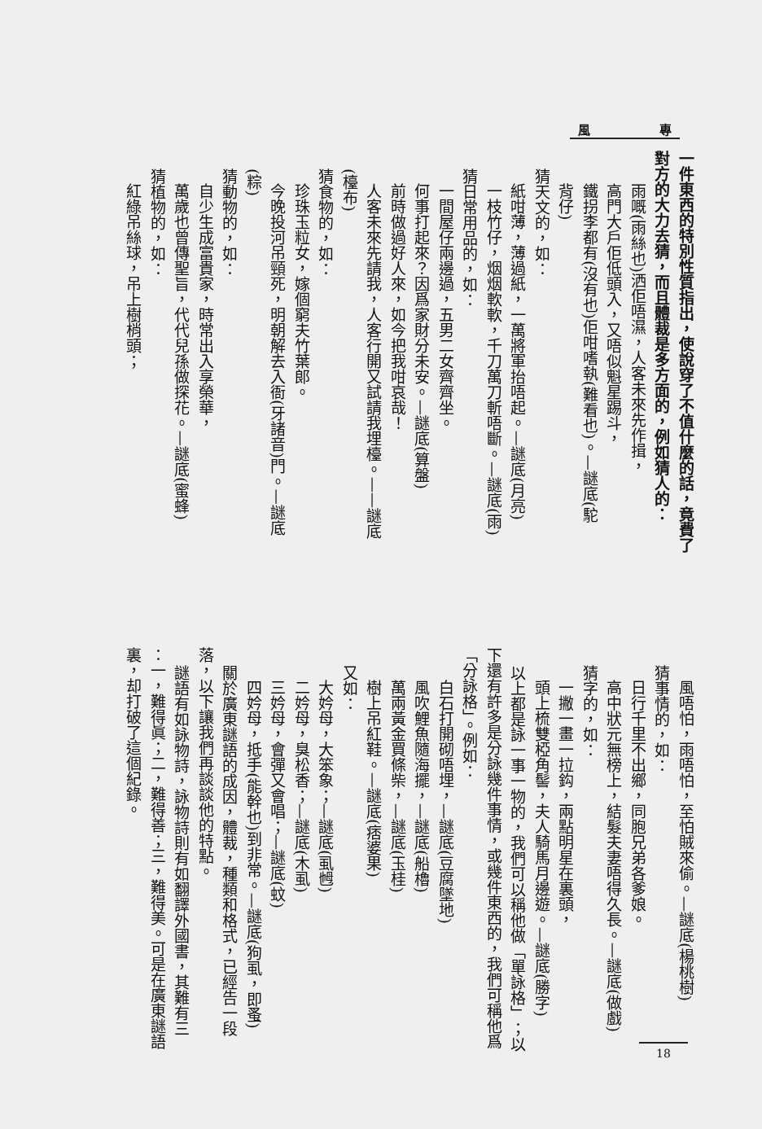風 專
一件東西的特別性質指出，使說穿了不值什麼的話，竟費了
對方的大力去猜，而且體裁是多方面的，例如猜人的：
雨嘅(雨絲也)洒佢唔濕，人客未來先作揖，
高門大戶佢低頭入，又唔似魁星踢斗，
鐵拐李都有(沒有也)佢咁嗜執(難看也)。—謎底(駝
背仔)
猜天文的，如：
紙咁薄，薄過紙，一萬將軍抬唔起。—謎底(月亮)
一枝竹仔，烟烟軟軟，千刀萬刀斬唔斷。—謎底(雨)
猜日常用品的，如：
一間屋仔兩邊過，五男二女齊齊坐。
何事打起來？因爲家財分未安。—謎底(算盤)
前時做過好人來，如今把我咁哀哉！
人客未來先請我，人客行開又試請我埋檯。——謎底
(檯布)
猜食物的，如：
珍珠玉粒女，嫁個窮夫竹葉郎。
今晚投河吊頸死，明朝解去入衙(牙諸音)門。—謎底
(粽)
猜動物的，如：
自少生成富貴家，時常出入享榮華，
萬歲也曾傳聖旨，代代兒孫做探花。—謎底(蜜蜂)
猜植物的，如：
紅綠吊絲球，吊上樹梢頭；
風唔怕，雨唔怕，至怕賊來偷。—謎底(楊桃樹)
猜事情的，如：
日行千里不出鄉，同胞兄弟各爹娘。
高中狀元無榜上，結髮夫妻唔得久長。—謎底(做戲)
猜字的，如：
一撇一畫一拉鈎，兩點明星在裏頭，
頭上梳雙椏角髻，夫人騎馬月邊遊。—謎底(勝字)
以上都是詠一事一物的，我們可以稱他做「單詠格」；以
下還有許多是分詠幾件事情，或幾件東西的，我們可稱他爲
「分詠格」。例如：
白石打開砌唔埋，—謎底(豆腐墜地)
風吹鯉魚隨海擺，—謎底(船櫓)
萬兩黃金買條柴，—謎底(玉桂)
樹上吊紅鞋。—謎底(痞婆果)
又如：
大妗母，大笨象；—謎底(虱乸)
二妗母，臭松香；—謎底(木虱)
三妗母，會彈又會唱；—謎底(蚊)
四妗母，抵手(能幹也)到非常。—謎底(狗虱，即蚤)
關於廣東謎語的成因，體裁，種類和格式，已經告一段
落，以下讓我們再談談他的特點。
謎語有如詠物詩，詠物詩則有如翻譯外國書，其難有三
：一，難得眞；二，難得善；三，難得美。可是在廣東謎語
裏，却打破了這個紀錄。
18